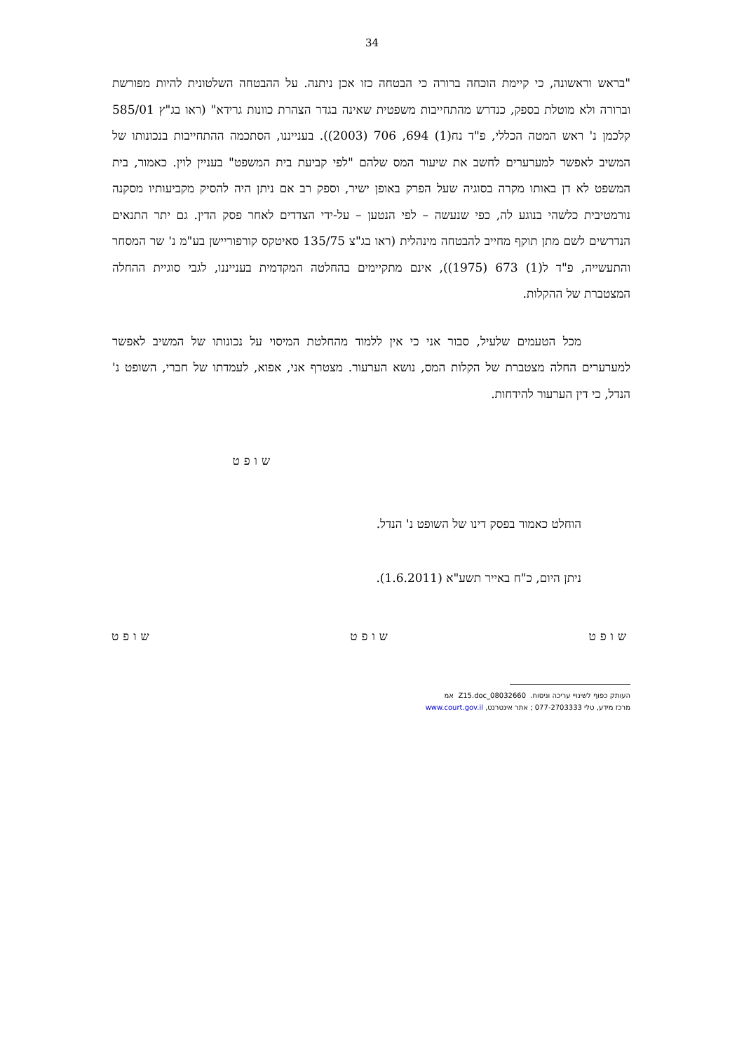34
"בראש וראשונה, כי קיימת הוכחה ברורה כי הבטחה כזו אכן ניתנה. על ההבטחה השלטונית להיות מפורשת וברורה ולא מוטלת בספק, כנדרש מהתחייבות משפטית שאינה בגדר הצהרת כוונות גרידא" (ראו בג"ץ 585/01 קלכמן נ' ראש המטה הכללי, פ"ד נח(1) 694, 706 (2003)). בענייננו, הסתכמה ההתחייבות בנכונותו של המשיב לאפשר למערערים לחשב את שיעור המס שלהם "לפי קביעת בית המשפט" בעניין לוין. כאמור, בית המשפט לא דן באותו מקרה בסוגיה שעל הפרק באופן ישיר, וספק רב אם ניתן היה להסיק מקביעותיו מסקנה נורמטיבית כלשהי בנוגע לה, כפי שנעשה – לפי הנטען – על-ידי הצדדים לאחר פסק הדין. גם יתר התנאים הנדרשים לשם מתן תוקף מחייב להבטחה מינהלית (ראו בג"צ 135/75 סאיטקס קורפוריישן בע"מ נ' שר המסחר והתעשייה, פ"ד ל(1) 673 (1975)), אינם מתקיימים בהחלטה המקדמית בענייננו, לגבי סוגיית ההחלה המצטברת של ההקלות.
מכל הטעמים שלעיל, סבור אני כי אין ללמוד מהחלטת המיסוי על נכונותו של המשיב לאפשר למערערים החלה מצטברת של הקלות המס, נושא הערעור. מצטרף אני, אפוא, לעמדתו של חברי, השופט נ' הנדל, כי דין הערעור להידחות.
שופט
הוחלט כאמור בפסק דינו של השופט נ' הנדל.
ניתן היום, כ"ח באייר תשע"א (1.6.2011).
שופט שופט שופט
העותק כפוף לשינויי עריכה וניסוח. 08032660_Z15.doc אמ
מרכז מידע, טלי 077-2703333 ; אתר אינטרנט, www.court.gov.il